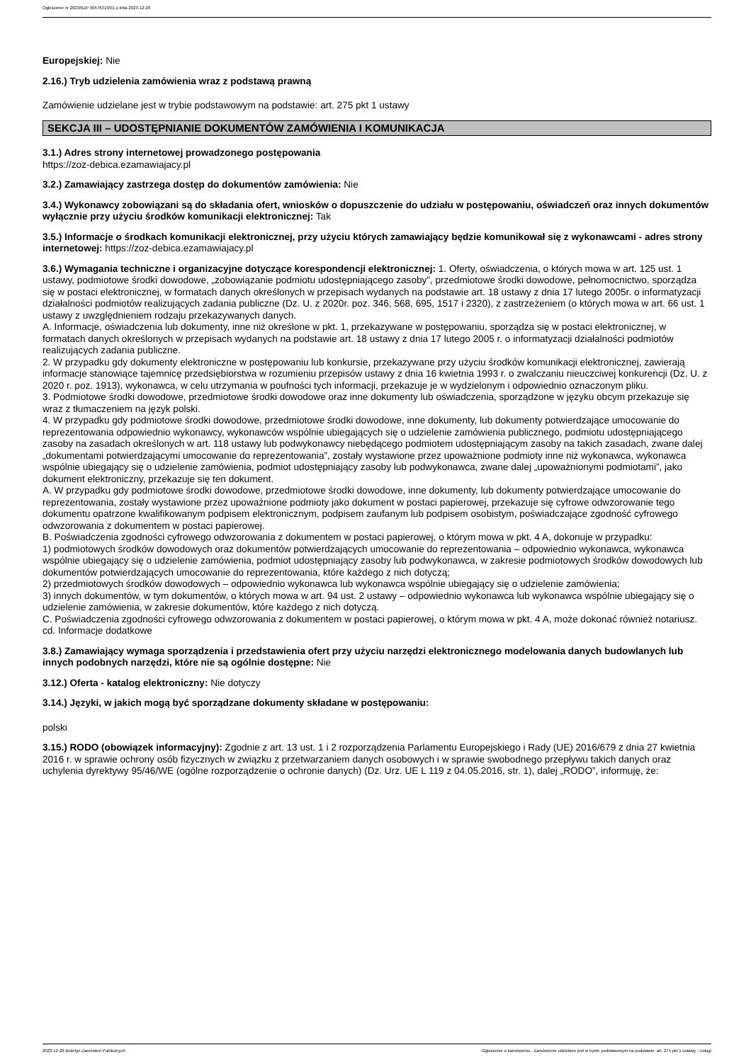Ogłoszenie nr 2023/BZP 00576319/01 z dnia 2023-12-28
Europejskiej: Nie
2.16.) Tryb udzielenia zamówienia wraz z podstawą prawną
Zamówienie udzielane jest w trybie podstawowym na podstawie: art. 275 pkt 1 ustawy
SEKCJA III – UDOSTĘPNIANIE DOKUMENTÓW ZAMÓWIENIA I KOMUNIKACJA
3.1.) Adres strony internetowej prowadzonego postępowania
https://zoz-debica.ezamawiajacy.pl
3.2.) Zamawiający zastrzega dostęp do dokumentów zamówienia: Nie
3.4.) Wykonawcy zobowiązani są do składania ofert, wniosków o dopuszczenie do udziału w postępowaniu, oświadczeń oraz innych dokumentów wyłącznie przy użyciu środków komunikacji elektronicznej: Tak
3.5.) Informacje o środkach komunikacji elektronicznej, przy użyciu których zamawiający będzie komunikował się z wykonawcami - adres strony internetowej: https://zoz-debica.ezamawiajacy.pl
3.6.) Wymagania techniczne i organizacyjne dotyczące korespondencji elektronicznej: 1. Oferty, oświadczenia, o których mowa w art. 125 ust. 1 ustawy, podmiotowe środki dowodowe, „zobowiązanie podmiotu udostępniającego zasoby”, przedmiotowe środki dowodowe, pełnomocnictwo, sporządza się w postaci elektronicznej, w formatach danych określonych w przepisach wydanych na podstawie art. 18 ustawy z dnia 17 lutego 2005r. o informatyzacji działalności podmiotów realizujących zadania publiczne (Dz. U. z 2020r. poz. 346, 568, 695, 1517 i 2320), z zastrzeżeniem (o których mowa w art. 66 ust. 1 ustawy z uwzględnieniem rodzaju przekazywanych danych.
A. Informacje, oświadczenia lub dokumenty, inne niż określone w pkt. 1, przekazywane w postępowaniu, sporządza się w postaci elektronicznej, w formatach danych określonych w przepisach wydanych na podstawie art. 18 ustawy z dnia 17 lutego 2005 r. o informatyzacji działalności podmiotów realizujących zadania publiczne.
2. W przypadku gdy dokumenty elektroniczne w postępowaniu lub konkursie, przekazywane przy użyciu środków komunikacji elektronicznej, zawierają informacje stanowiące tajemnicę przedsiębiorstwa w rozumieniu przepisów ustawy z dnia 16 kwietnia 1993 r. o zwalczaniu nieuczciwej konkurencji (Dz. U. z 2020 r. poz. 1913), wykonawca, w celu utrzymania w poufności tych informacji, przekazuje je w wydzielonym i odpowiednio oznaczonym pliku.
3. Podmiotowe środki dowodowe, przedmiotowe środki dowodowe oraz inne dokumenty lub oświadczenia, sporządzone w języku obcym przekazuje się wraz z tłumaczeniem na język polski.
4. W przypadku gdy podmiotowe środki dowodowe, przedmiotowe środki dowodowe, inne dokumenty, lub dokumenty potwierdzające umocowanie do reprezentowania odpowiednio wykonawcy, wykonawców wspólnie ubiegających się o udzielenie zamówienia publicznego, podmiotu udostępniającego zasoby na zasadach określonych w art. 118 ustawy lub podwykonawcy niebędącego podmiotem udostępniającym zasoby na takich zasadach, zwane dalej „dokumentami potwierdzającymi umocowanie do reprezentowania”, zostały wystawione przez upoważnione podmioty inne niż wykonawca, wykonawca wspólnie ubiegający się o udzielenie zamówienia, podmiot udostępniający zasoby lub podwykonawca, zwane dalej „upoważnionymi podmiotami”, jako dokument elektroniczny, przekazuje się ten dokument.
A. W przypadku gdy podmiotowe środki dowodowe, przedmiotowe środki dowodowe, inne dokumenty, lub dokumenty potwierdzające umocowanie do reprezentowania, zostały wystawione przez upoważnione podmioty jako dokument w postaci papierowej, przekazuje się cyfrowe odwzorowanie tego dokumentu opatrzone kwalifikowanym podpisem elektronicznym, podpisem zaufanym lub podpisem osobistym, poświadczające zgodność cyfrowego odwzorowania z dokumentem w postaci papierowej.
B. Poświadczenia zgodności cyfrowego odwzorowania z dokumentem w postaci papierowej, o którym mowa w pkt. 4 A, dokonuje w przypadku:
1) podmiotowych środków dowodowych oraz dokumentów potwierdzających umocowanie do reprezentowania – odpowiednio wykonawca, wykonawca wspólnie ubiegający się o udzielenie zamówienia, podmiot udostępniający zasoby lub podwykonawca, w zakresie podmiotowych środków dowodowych lub dokumentów potwierdzających umocowanie do reprezentowania, które każdego z nich dotyczą;
2) przedmiotowych środków dowodowych – odpowiednio wykonawca lub wykonawca wspólnie ubiegający się o udzielenie zamówienia;
3) innych dokumentów, w tym dokumentów, o których mowa w art. 94 ust. 2 ustawy – odpowiednio wykonawca lub wykonawca wspólnie ubiegający się o udzielenie zamówienia, w zakresie dokumentów, które każdego z nich dotyczą.
C. Poświadczenia zgodności cyfrowego odwzorowania z dokumentem w postaci papierowej, o którym mowa w pkt. 4 A, może dokonać również notariusz.
cd. Informacje dodatkowe
3.8.) Zamawiający wymaga sporządzenia i przedstawienia ofert przy użyciu narzędzi elektronicznego modelowania danych budowlanych lub innych podobnych narzędzi, które nie są ogólnie dostępne: Nie
3.12.) Oferta - katalog elektroniczny: Nie dotyczy
3.14.) Języki, w jakich mogą być sporządzane dokumenty składane w postępowaniu:
polski
3.15.) RODO (obowiązek informacyjny): Zgodnie z art. 13 ust. 1 i 2 rozporządzenia Parlamentu Europejskiego i Rady (UE) 2016/679 z dnia 27 kwietnia 2016 r. w sprawie ochrony osób fizycznych w związku z przetwarzaniem danych osobowych i w sprawie swobodnego przepływu takich danych oraz uchylenia dyrektywy 95/46/WE (ogólne rozporządzenie o ochronie danych) (Dz. Urz. UE L 119 z 04.05.2016, str. 1), dalej „RODO”, informuję, że:
2023-12-28 Biuletyn Zamówień Publicznych Ogłoszenie o zamówieniu - Zamówienie udzielane jest w trybie podstawowym na podstawie: art. 275 pkt 1 ustawy - Usługi